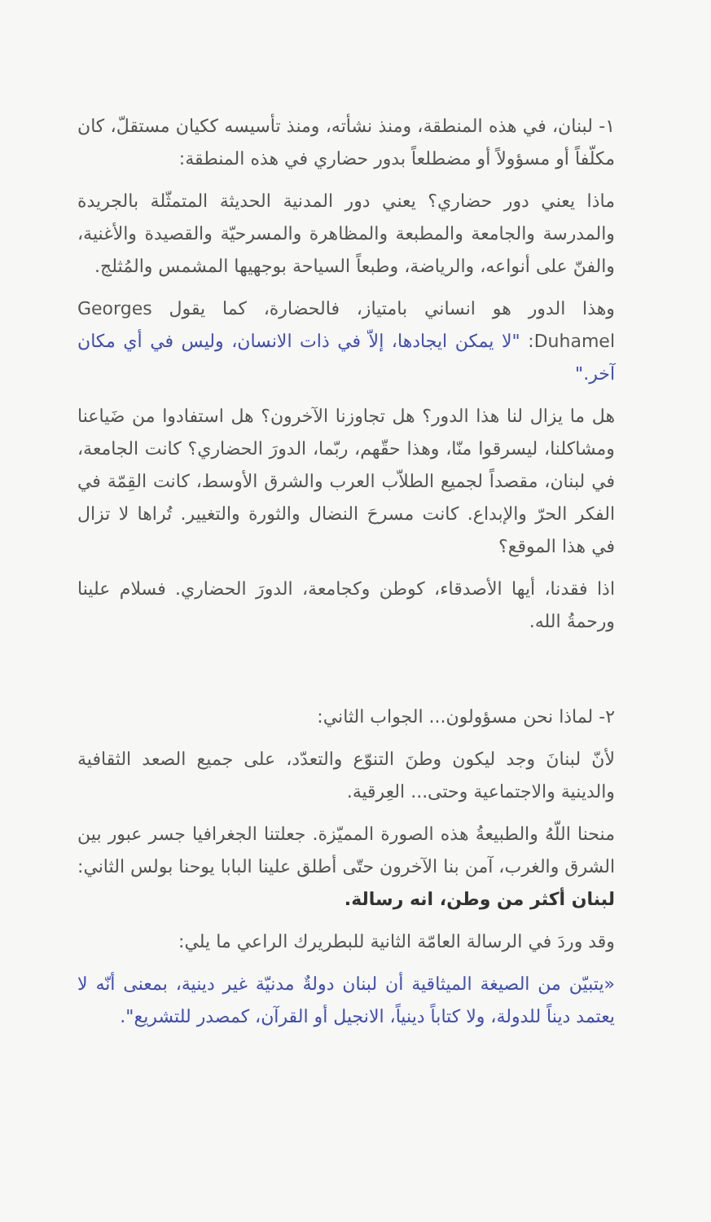١- لبنان، في هذه المنطقة، ومنذ نشأته، ومنذ تأسيسه ككيان مستقلّ، كان مكلّفاً أو مسؤولاً أو مضطلعاً بدور حضاري في هذه المنطقة:
ماذا يعني دور حضاري؟ يعني دور المدنية الحديثة المتمثّلة بالجريدة والمدرسة والجامعة والمطبعة والمظاهرة والمسرحيّة والقصيدة والأغنية، والفنّ على أنواعه، والرياضة، وطبعاً السياحة بوجهيها المشمس والمُثلج.
وهذا الدور هو انساني بامتياز، فالحضارة، كما يقول Georges Duhamel: "لا يمكن ايجادها، إلاّ في ذات الانسان، وليس في أي مكان آخر."
هل ما يزال لنا هذا الدور؟ هل تجاوزنا الآخرون؟ هل استفادوا من ضَياعنا ومشاكلنا، ليسرقوا منّا، وهذا حقّهم، ربّما، الدورَ الحضاري؟ كانت الجامعة، في لبنان، مقصداً لجميع الطلاّب العرب والشرق الأوسط، كانت القِمّة في الفكر الحرّ والإبداع. كانت مسرحَ النضال والثورة والتغيير. تُراها لا تزال في هذا الموقع؟
اذا فقدنا، أيها الأصدقاء، كوطن وكجامعة، الدورَ الحضاري. فسلام علينا ورحمةُ الله.
٢- لماذا نحن مسؤولون... الجواب الثاني:
لأنّ لبنانَ وجد ليكون وطنَ التنوّع والتعدّد، على جميع الصعد الثقافية والدينية والاجتماعية وحتى... العِرقية.
منحنا اللّهُ والطبيعةُ هذه الصورة المميّزة. جعلتنا الجغرافيا جسر عبور بين الشرق والغرب، آمن بنا الآخرون حتّى أطلق علينا البابا يوحنا بولس الثاني: لبنان أكثر من وطن، انه رسالة.
وقد وردَ في الرسالة العامّة الثانية للبطريرك الراعي ما يلي:
«يتبيّن من الصيغة الميثاقية أن لبنان دولةٌ مدنيّة غير دينية، بمعنى أنّه لا يعتمد ديناً للدولة، ولا كتاباً دينياً، الانجيل أو القرآن، كمصدر للتشريع".